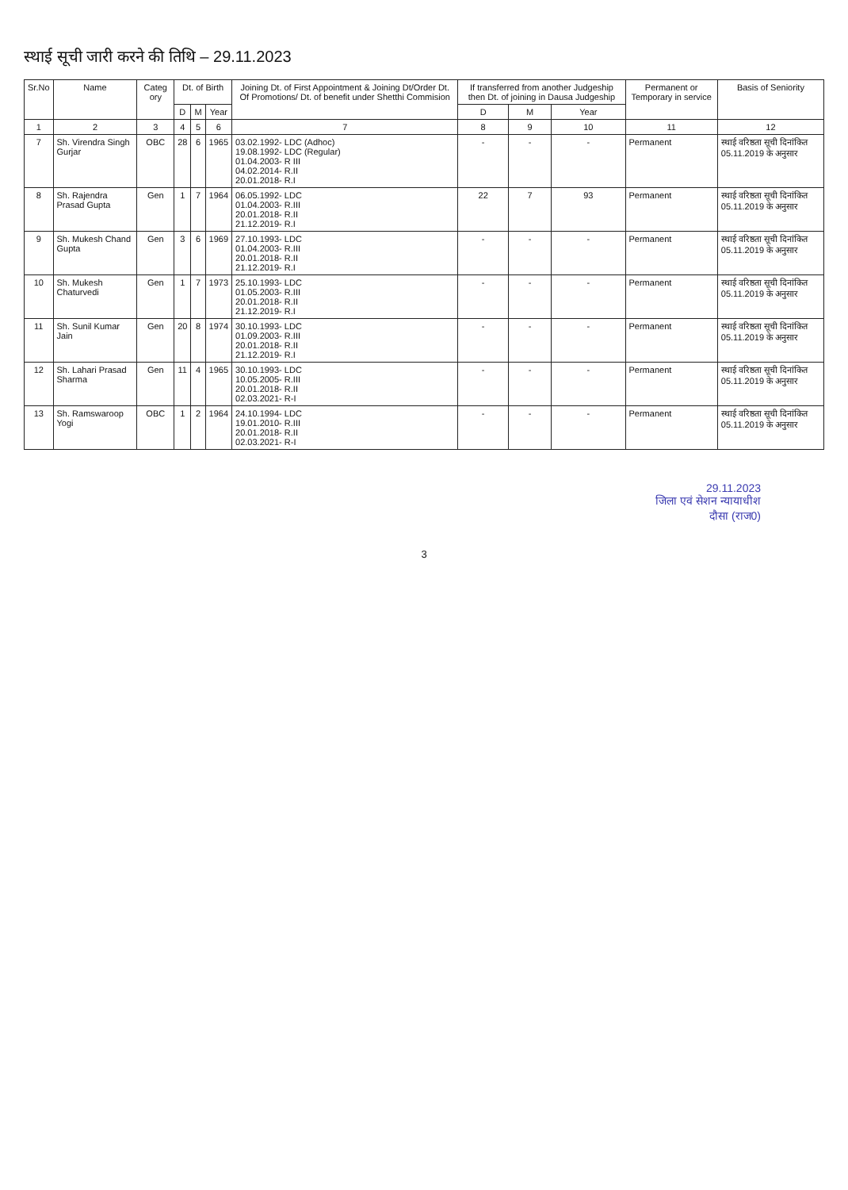स्थाई सूची जारी करने की तिथि – 29.11.2023
| Sr.No | Name | Categ ory | Dt. of Birth | | | Joining Dt. of First Appointment & Joining Dt/Order Dt. Of Promotions/ Dt. of benefit under Shetthi Commision | If transferred from another Judgeship then Dt. of joining in Dausa Judgeship | | | Permanent or Temporary in service | Basis of Seniority |
| --- | --- | --- | --- | --- | --- | --- | --- | --- | --- | --- | --- |
| | | | D | M | Year | | D | M | Year | | |
| 1 | 2 | 3 | 4 | 5 | 6 | 7 | 8 | 9 | 10 | 11 | 12 |
| 7 | Sh. Virendra Singh Gurjar | OBC | 28 | 6 | 1965 | 03.02.1992- LDC (Adhoc) 19.08.1992- LDC (Regular) 01.04.2003- R III 04.02.2014- R.II 20.01.2018- R.I | - | - | - | Permanent | स्थाई वरिष्ठता सूची दिनांकित 05.11.2019 के अनुसार |
| 8 | Sh. Rajendra Prasad Gupta | Gen | 1 | 7 | 1964 | 06.05.1992- LDC 01.04.2003- R.III 20.01.2018- R.II 21.12.2019- R.I | 22 | 7 | 93 | Permanent | स्थाई वरिष्ठता सूची दिनांकित 05.11.2019 के अनुसार |
| 9 | Sh. Mukesh Chand Gupta | Gen | 3 | 6 | 1969 | 27.10.1993- LDC 01.04.2003- R.III 20.01.2018- R.II 21.12.2019- R.I | - | - | - | Permanent | स्थाई वरिष्ठता सूची दिनांकित 05.11.2019 के अनुसार |
| 10 | Sh. Mukesh Chaturvedi | Gen | 1 | 7 | 1973 | 25.10.1993- LDC 01.05.2003- R.III 20.01.2018- R.II 21.12.2019- R.I | - | - | - | Permanent | स्थाई वरिष्ठता सूची दिनांकित 05.11.2019 के अनुसार |
| 11 | Sh. Sunil Kumar Jain | Gen | 20 | 8 | 1974 | 30.10.1993- LDC 01.09.2003- R.III 20.01.2018- R.II 21.12.2019- R.I | - | - | - | Permanent | स्थाई वरिष्ठता सूची दिनांकित 05.11.2019 के अनुसार |
| 12 | Sh. Lahari Prasad Sharma | Gen | 11 | 4 | 1965 | 30.10.1993- LDC 10.05.2005- R.III 20.01.2018- R.II 02.03.2021- R-I | - | - | - | Permanent | स्थाई वरिष्ठता सूची दिनांकित 05.11.2019 के अनुसार |
| 13 | Sh. Ramswaroop Yogi | OBC | 1 | 2 | 1964 | 24.10.1994- LDC 19.01.2010- R.III 20.01.2018- R.II 02.03.2021- R-I | - | - | - | Permanent | स्थाई वरिष्ठता सूची दिनांकित 05.11.2019 के अनुसार |
29.11.2023
जिला एवं सेशन न्यायाधीश
दौसा (राज0)
3